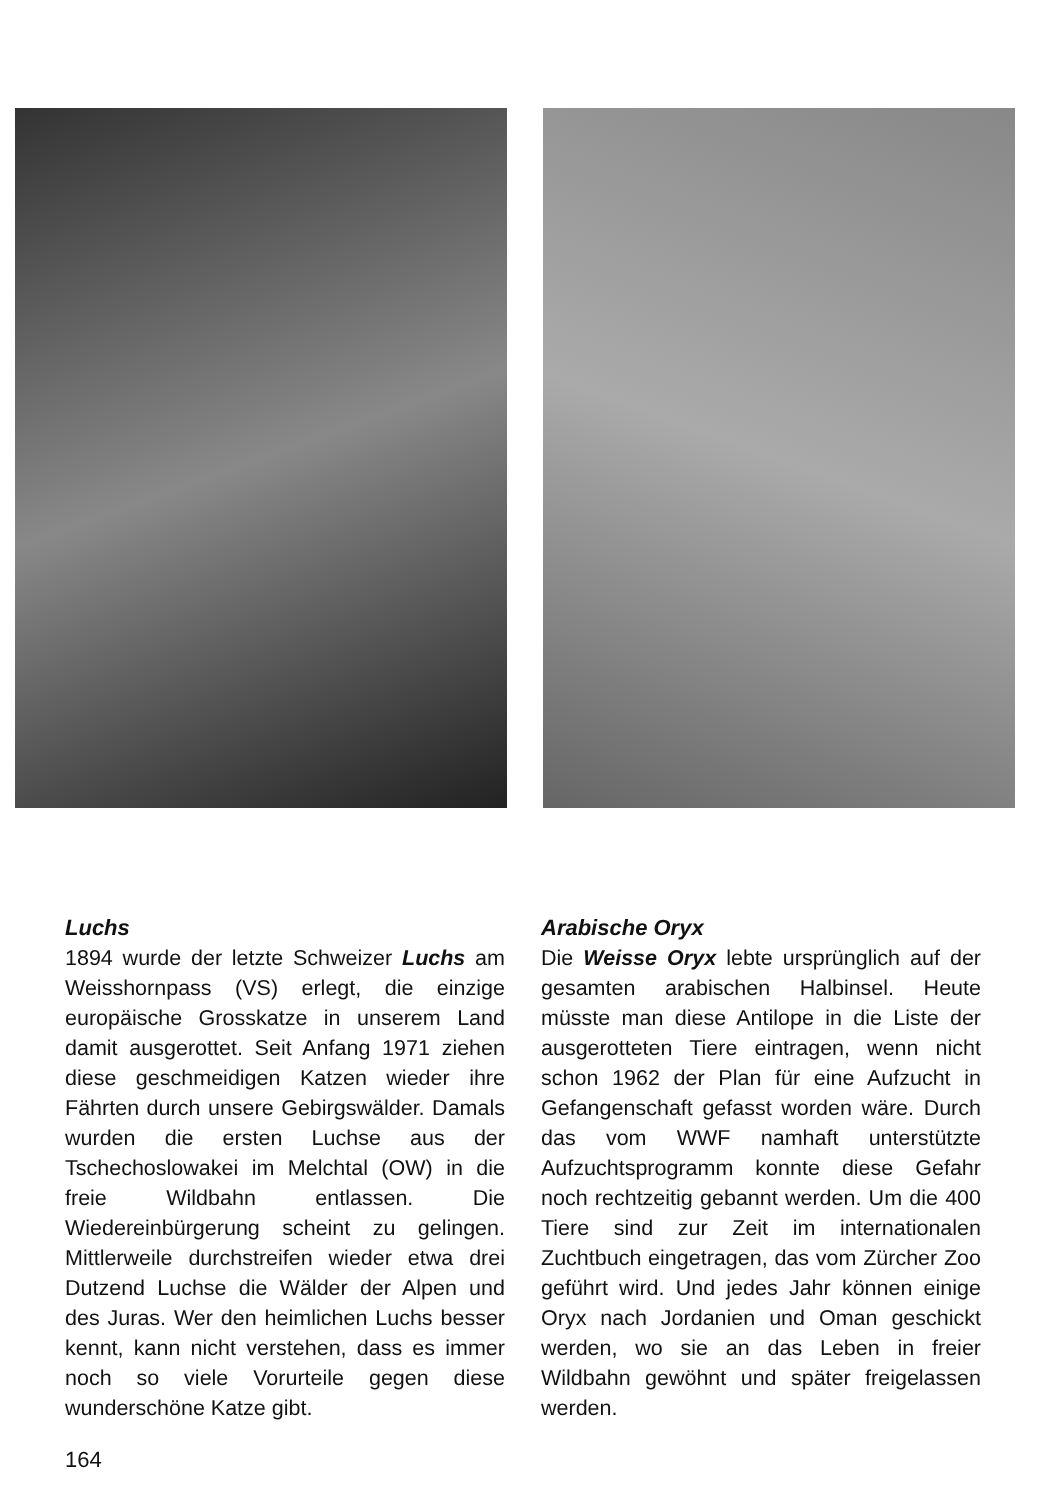Luchs
1894 wurde der letzte Schweizer Luchs am Weisshornpass (VS) erlegt, die einzige europäische Grosskatze in unserem Land damit ausgerottet. Seit Anfang 1971 ziehen diese geschmeidigen Katzen wieder ihre Fährten durch unsere Gebirgswälder. Damals wurden die ersten Luchse aus der Tschechoslowakei im Melchtal (OW) in die freie Wildbahn entlassen. Die Wiedereinbürgerung scheint zu gelingen. Mittlerweile durchstreifen wieder etwa drei Dutzend Luchse die Wälder der Alpen und des Juras. Wer den heimlichen Luchs besser kennt, kann nicht verstehen, dass es immer noch so viele Vorurteile gegen diese wunderschöne Katze gibt.
Arabische Oryx
Die Weisse Oryx lebte ursprünglich auf der gesamten arabischen Halbinsel. Heute müsste man diese Antilope in die Liste der ausgerotteten Tiere eintragen, wenn nicht schon 1962 der Plan für eine Aufzucht in Gefangenschaft gefasst worden wäre. Durch das vom WWF namhaft unterstützte Aufzuchtsprogramm konnte diese Gefahr noch rechtzeitig gebannt werden. Um die 400 Tiere sind zur Zeit im internationalen Zuchtbuch eingetragen, das vom Zürcher Zoo geführt wird. Und jedes Jahr können einige Oryx nach Jordanien und Oman geschickt werden, wo sie an das Leben in freier Wildbahn gewöhnt und später freigelassen werden.
164